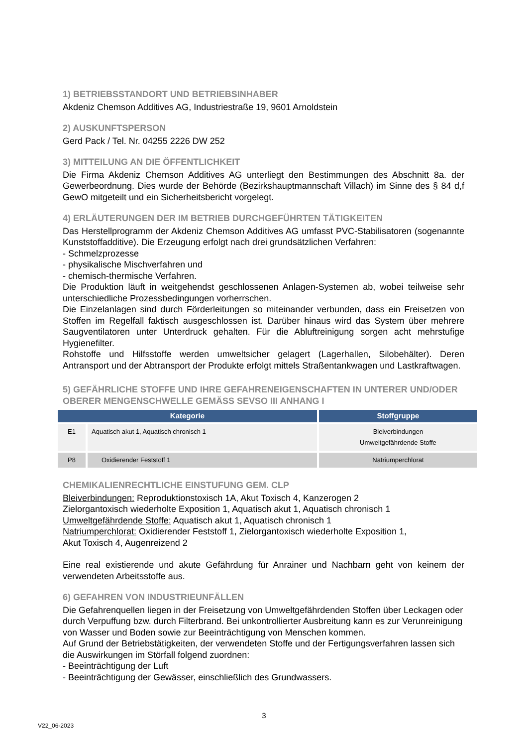1) BETRIEBSSTANDORT UND BETRIEBSINHABER
Akdeniz Chemson Additives AG, Industriestraße 19, 9601 Arnoldstein
2) AUSKUNFTSPERSON
Gerd Pack / Tel. Nr. 04255 2226 DW 252
3) MITTEILUNG AN DIE ÖFFENTLICHKEIT
Die Firma Akdeniz Chemson Additives AG unterliegt den Bestimmungen des Abschnitt 8a. der Gewerbeordnung. Dies wurde der Behörde (Bezirkshauptmannschaft Villach) im Sinne des § 84 d,f GewO mitgeteilt und ein Sicherheitsbericht vorgelegt.
4) ERLÄUTERUNGEN DER IM BETRIEB DURCHGEFÜHRTEN TÄTIGKEITEN
Das Herstellprogramm der Akdeniz Chemson Additives AG umfasst PVC-Stabilisatoren (sogenannte Kunststoffadditive). Die Erzeugung erfolgt nach drei grundsätzlichen Verfahren:
- Schmelzprozesse
- physikalische Mischverfahren und
- chemisch-thermische Verfahren.
Die Produktion läuft in weitgehendst geschlossenen Anlagen-Systemen ab, wobei teilweise sehr unterschiedliche Prozessbedingungen vorherrschen.
Die Einzelanlagen sind durch Förderleitungen so miteinander verbunden, dass ein Freisetzen von Stoffen im Regelfall faktisch ausgeschlossen ist. Darüber hinaus wird das System über mehrere Saugventilatoren unter Unterdruck gehalten. Für die Abluftreinigung sorgen acht mehrstufige Hygienefilter.
Rohstoffe und Hilfsstoffe werden umweltsicher gelagert (Lagerhallen, Silobehälter). Deren Antransport und der Abtransport der Produkte erfolgt mittels Straßentankwagen und Lastkraftwagen.
5) GEFÄHRLICHE STOFFE UND IHRE GEFAHRENEIGENSCHAFTEN IN UNTERER UND/ODER OBERER MENGENSCHWELLE GEMÄSS SEVSO III ANHANG I
| Kategorie | | Stoffgruppe |
| --- | --- | --- |
| E1 | Aquatisch akut 1, Aquatisch chronisch 1 | Bleiverbindungen Umweltgefährdende Stoffe |
| P8 | Oxidierender Feststoff 1 | Natriumperchlorat |
CHEMIKALIENRECHTLICHE EINSTUFUNG GEM. CLP
Bleiverbindungen: Reproduktionstoxisch 1A, Akut Toxisch 4, Kanzerogen 2
Zielorgantoxisch wiederholte Exposition 1, Aquatisch akut 1, Aquatisch chronisch 1
Umweltgefährdende Stoffe: Aquatisch akut 1, Aquatisch chronisch 1
Natriumperchlorat: Oxidierender Feststoff 1, Zielorgantoxisch wiederholte Exposition 1,
Akut Toxisch 4, Augenreizend 2
Eine real existierende und akute Gefährdung für Anrainer und Nachbarn geht von keinem der verwendeten Arbeitsstoffe aus.
6) GEFAHREN VON INDUSTRIEUNFÄLLEN
Die Gefahrenquellen liegen in der Freisetzung von Umweltgefährdenden Stoffen über Leckagen oder durch Verpuffung bzw. durch Filterbrand. Bei unkontrollierter Ausbreitung kann es zur Verunreinigung von Wasser und Boden sowie zur Beeinträchtigung von Menschen kommen.
Auf Grund der Betriebstätigkeiten, der verwendeten Stoffe und der Fertigungsverfahren lassen sich die Auswirkungen im Störfall folgend zuordnen:
- Beeinträchtigung der Luft
- Beeinträchtigung der Gewässer, einschließlich des Grundwassers.
3
V22_06-2023